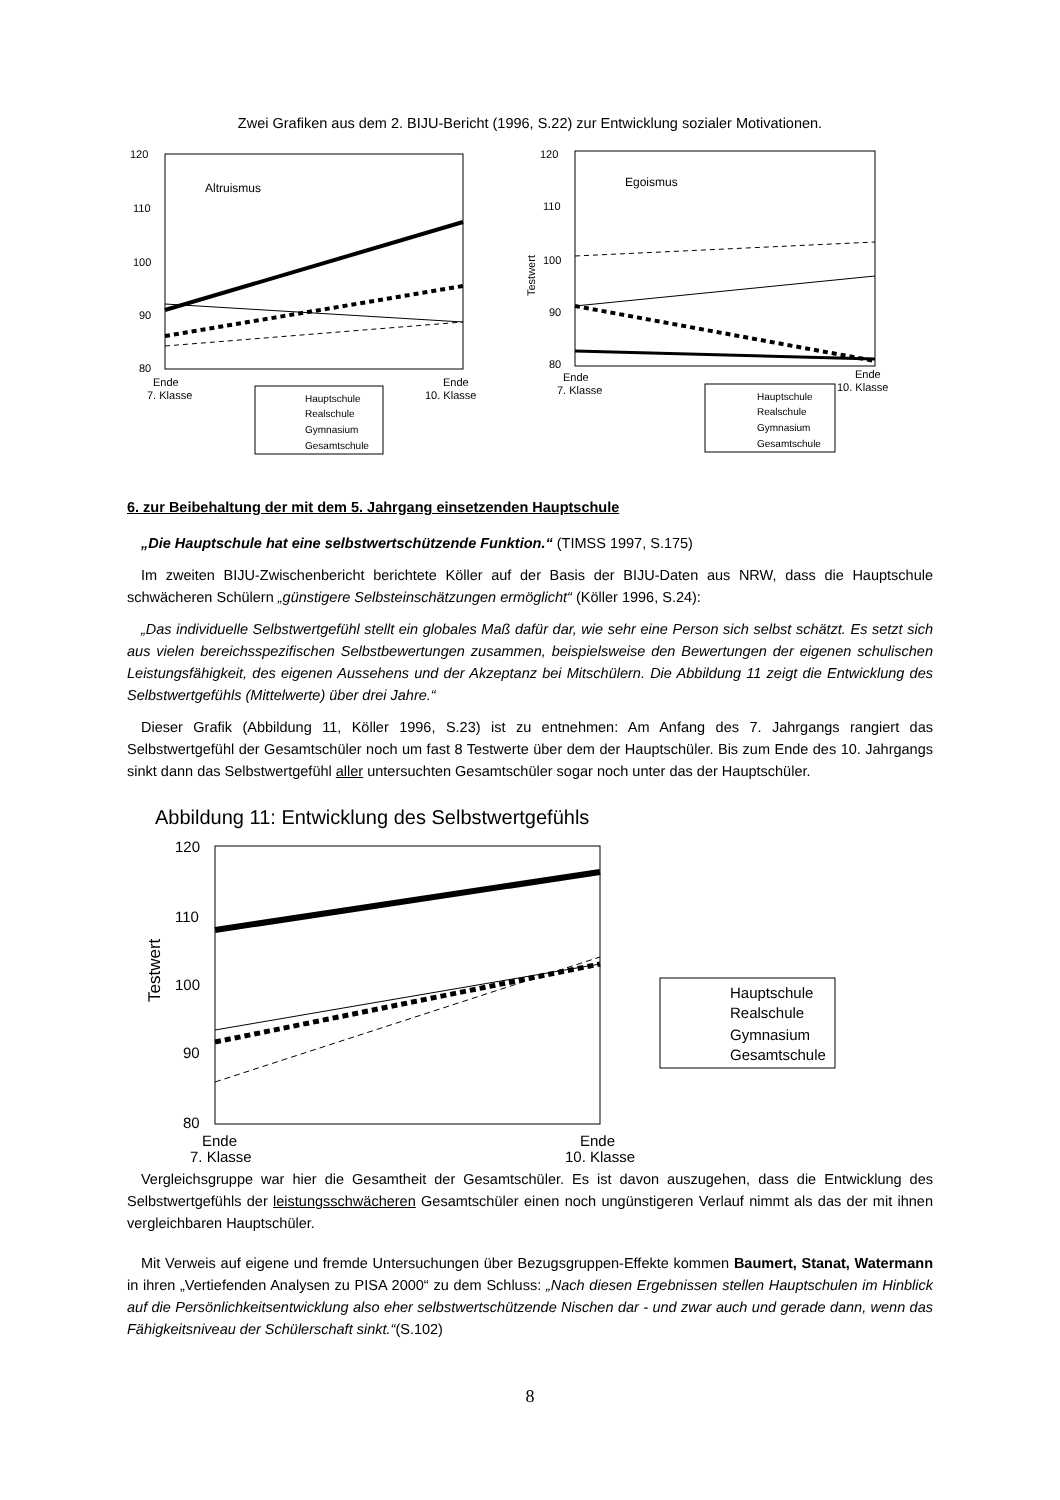Zwei Grafiken aus dem 2. BIJU-Bericht (1996, S.22) zur Entwicklung sozialer Motivationen.
120
110
100
90
80
Altruismus
Ende
7. Klasse
Ende
10. Klasse
Hauptschule
Realschule
Gymnasium
Gesamtschule
120
110
100
90
80
Testwert
Egoismus
Ende
7. Klasse
Ende
10. Klasse
Hauptschule
Realschule
Gymnasium
Gesamtschule
6. zur Beibehaltung der mit dem 5. Jahrgang einsetzenden Hauptschule
„Die Hauptschule hat eine selbstwertschützende Funktion.“ (TIMSS 1997, S.175)
Im zweiten BIJU-Zwischenbericht berichtete Köller auf der Basis der BIJU-Daten aus NRW, dass die Hauptschule schwächeren Schülern „günstigere Selbsteinschätzungen ermöglicht“ (Köller 1996, S.24):
„Das individuelle Selbstwertgefühl stellt ein globales Maß dafür dar, wie sehr eine Person sich selbst schätzt. Es setzt sich aus vielen bereichsspezifischen Selbstbewertungen zusammen, beispielsweise den Bewertungen der eigenen schulischen Leistungsfähigkeit, des eigenen Aussehens und der Akzeptanz bei Mitschülern. Die Abbildung 11 zeigt die Entwicklung des Selbstwertgefühls (Mittelwerte) über drei Jahre.“
Dieser Grafik (Abbildung 11, Köller 1996, S.23) ist zu entnehmen: Am Anfang des 7. Jahrgangs rangiert das Selbstwertgefühl der Gesamtschüler noch um fast 8 Testwerte über dem der Hauptschüler. Bis zum Ende des 10. Jahrgangs sinkt dann das Selbstwertgefühl aller untersuchten Gesamtschüler sogar noch unter das der Hauptschüler.
Abbildung 11: Entwicklung des Selbstwertgefühls
120
110
100
90
80
Testwert
Ende
7. Klasse
Ende
10. Klasse
Hauptschule
Realschule
Gymnasium
Gesamtschule
Vergleichsgruppe war hier die Gesamtheit der Gesamtschüler. Es ist davon auszugehen, dass die Entwicklung des Selbstwertgefühls der leistungsschwächeren Gesamtschüler einen noch ungünstigeren Verlauf nimmt als das der mit ihnen vergleichbaren Hauptschüler.
Mit Verweis auf eigene und fremde Untersuchungen über Bezugsgruppen-Effekte kommen Baumert, Stanat, Watermann in ihren „Vertiefenden Analysen zu PISA 2000“ zu dem Schluss: „Nach diesen Ergebnissen stellen Hauptschulen im Hinblick auf die Persönlichkeitsentwicklung also eher selbstwertschützende Nischen dar - und zwar auch und gerade dann, wenn das Fähigkeitsniveau der Schülerschaft sinkt.“(S.102)
8